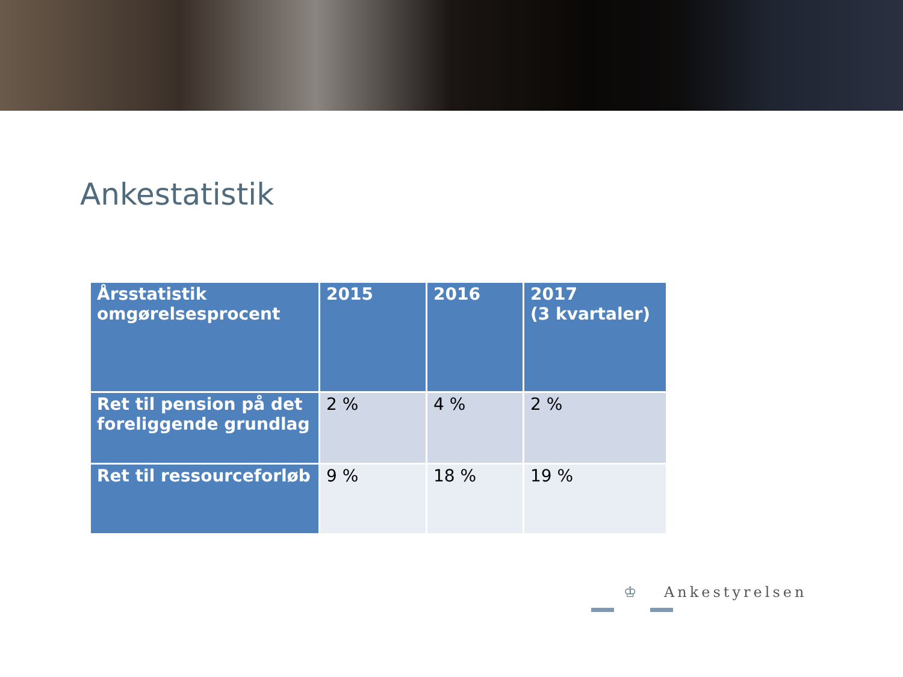Ankestatistik
| Årsstatistik omgørelsesprocent | 2015 | 2016 | 2017 (3 kvartaler) |
| --- | --- | --- | --- |
| Ret til pension på det foreliggende grundlag | 2 % | 4 % | 2 % |
| Ret til ressourceforløb | 9 % | 18 % | 19 % |
♔ Ankestyrelsen